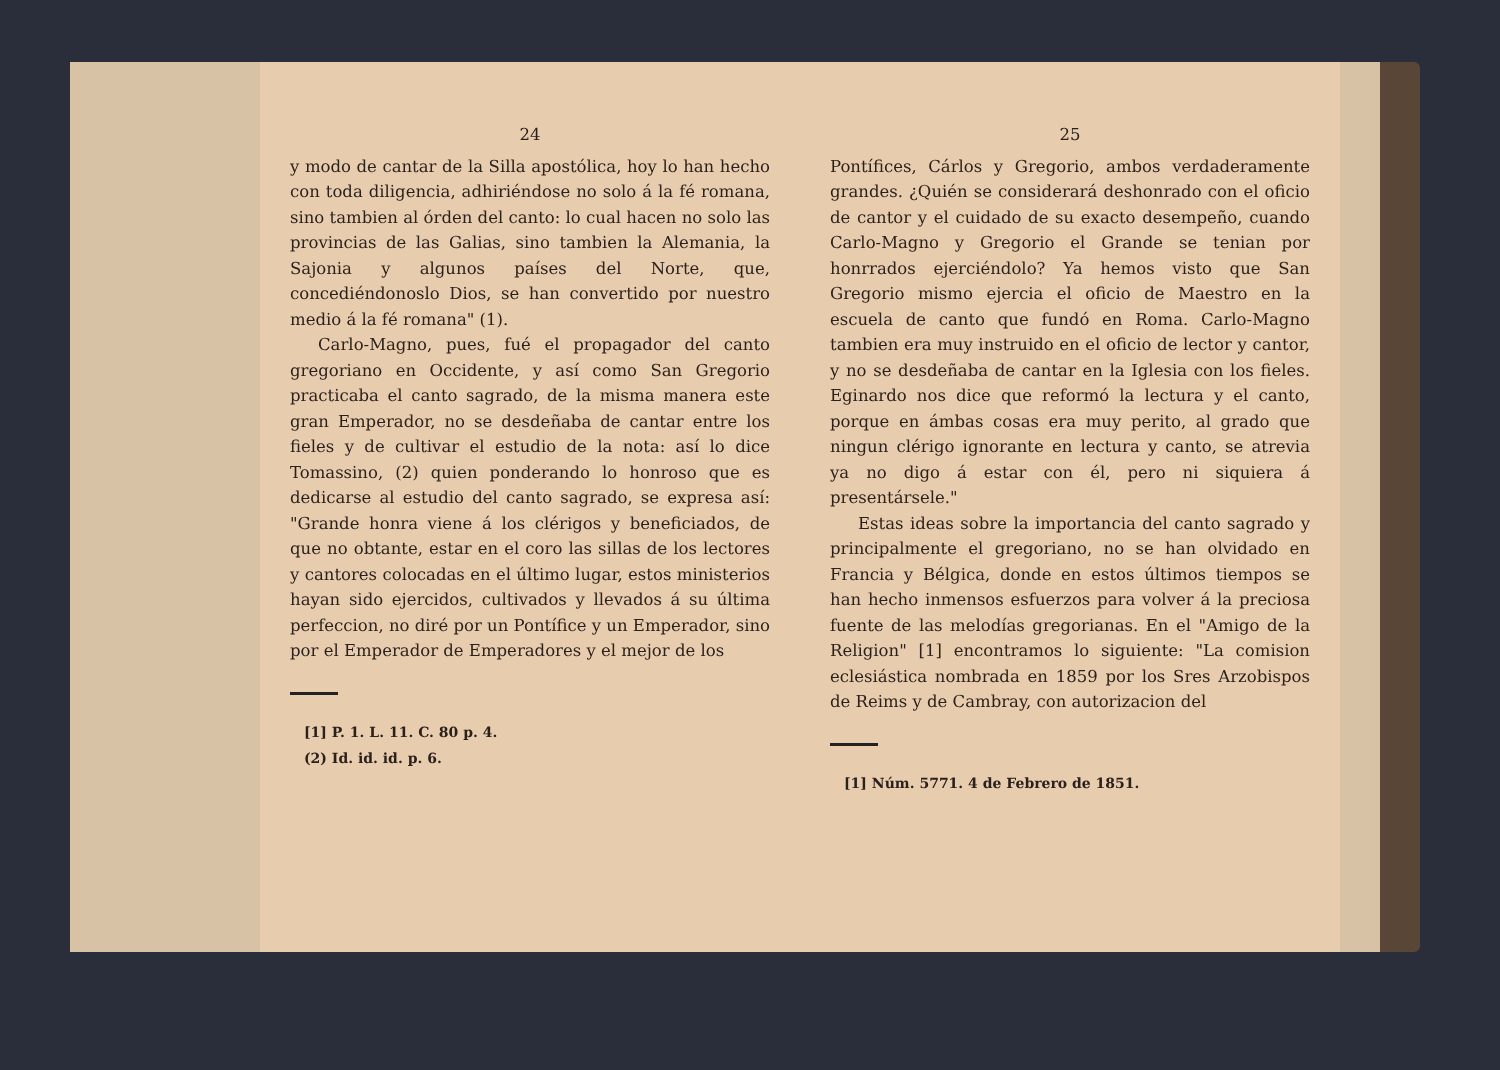24
y modo de cantar de la Silla apostólica, hoy lo han hecho con toda diligencia, adhiriéndose no solo á la fé romana, sino tambien al órden del canto: lo cual hacen no solo las provincias de las Galias, sino tambien la Alemania, la Sajonia y algunos países del Norte, que, concediéndonoslo Dios, se han convertido por nuestro medio á la fé romana" (1).
Carlo-Magno, pues, fué el propagador del canto gregoriano en Occidente, y así como San Gregorio practicaba el canto sagrado, de la misma manera este gran Emperador, no se desdeñaba de cantar entre los fieles y de cultivar el estudio de la nota: así lo dice Tomassino, (2) quien ponderando lo honroso que es dedicarse al estudio del canto sagrado, se expresa así: "Grande honra viene á los clérigos y beneficiados, de que no obtante, estar en el coro las sillas de los lectores y cantores colocadas en el último lugar, estos ministerios hayan sido ejercidos, cultivados y llevados á su última perfeccion, no diré por un Pontífice y un Emperador, sino por el Emperador de Emperadores y el mejor de los
[1] P. 1. L. 11. C. 80 p. 4.
(2) Id. id. id. p. 6.
25
Pontífices, Cárlos y Gregorio, ambos verdaderamente grandes. ¿Quién se considerará deshonrado con el oficio de cantor y el cuidado de su exacto desempeño, cuando Carlo-Magno y Gregorio el Grande se tenian por honrrados ejerciéndolo? Ya hemos visto que San Gregorio mismo ejercia el oficio de Maestro en la escuela de canto que fundó en Roma. Carlo-Magno tambien era muy instruido en el oficio de lector y cantor, y no se desdeñaba de cantar en la Iglesia con los fieles. Eginardo nos dice que reformó la lectura y el canto, porque en ámbas cosas era muy perito, al grado que ningun clérigo ignorante en lectura y canto, se atrevia ya no digo á estar con él, pero ni siquiera á presentársele."
Estas ideas sobre la importancia del canto sagrado y principalmente el gregoriano, no se han olvidado en Francia y Bélgica, donde en estos últimos tiempos se han hecho inmensos esfuerzos para volver á la preciosa fuente de las melodías gregorianas. En el "Amigo de la Religion" [1] encontramos lo siguiente: "La comision eclesiástica nombrada en 1859 por los Sres Arzobispos de Reims y de Cambray, con autorizacion del
[1] Núm. 5771. 4 de Febrero de 1851.